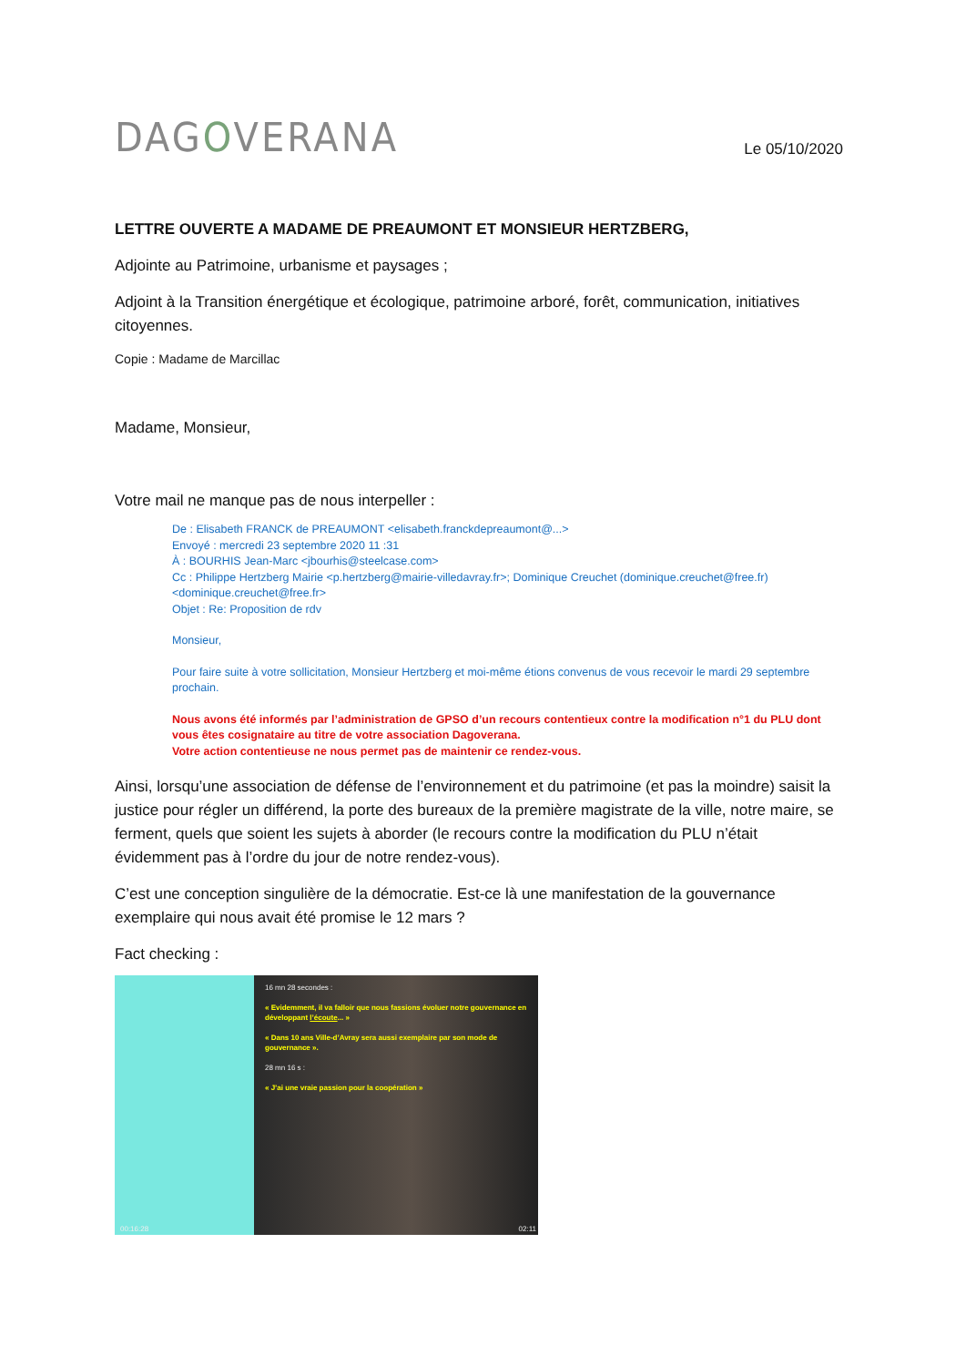DAGOVERANA
Le 05/10/2020
LETTRE OUVERTE A MADAME DE PREAUMONT ET MONSIEUR HERTZBERG,
Adjointe au Patrimoine, urbanisme et paysages ;
Adjoint à la Transition énergétique et écologique, patrimoine arboré, forêt, communication, initiatives citoyennes.
Copie : Madame de Marcillac
Madame, Monsieur,
Votre mail ne manque pas de nous interpeller :
De : Elisabeth FRANCK de PREAUMONT <elisabeth.franckdepreaumont@...>
Envoyé : mercredi 23 septembre 2020 11 :31
À : BOURHIS Jean-Marc <jbourhis@steelcase.com>
Cc : Philippe Hertzberg Mairie <p.hertzberg@mairie-villedavray.fr>; Dominique Creuchet (dominique.creuchet@free.fr) <dominique.creuchet@free.fr>
Objet : Re: Proposition de rdv
Monsieur,
Pour faire suite à votre sollicitation, Monsieur Hertzberg et moi-même étions convenus de vous recevoir le mardi 29 septembre prochain.
Nous avons été informés par l’administration de GPSO d’un recours contentieux contre la modification n°1 du PLU dont vous êtes cosignataire au titre de votre association Dagoverana.
Votre action contentieuse ne nous permet pas de maintenir ce rendez-vous.
Ainsi, lorsqu’une association de défense de l’environnement et du patrimoine (et pas la moindre) saisit la justice pour régler un différend, la porte des bureaux de la première magistrate de la ville, notre maire, se ferment, quels que soient les sujets à aborder (le recours contre la modification du PLU n’était évidemment pas à l’ordre du jour de notre rendez-vous).
C’est une conception singulière de la démocratie. Est-ce là une manifestation de la gouvernance exemplaire qui nous avait été promise le 12 mars ?
Fact checking :
16 mn 28 secondes :
« Evidemment, il va falloir que nous fassions évoluer notre gouvernance en développant l’écoute... »
« Dans 10 ans Ville-d’Avray sera aussi exemplaire par son mode de gouvernance ».
28 mn 16 s :
« J’ai une vraie passion pour la coopération »
00:16:28 02:11